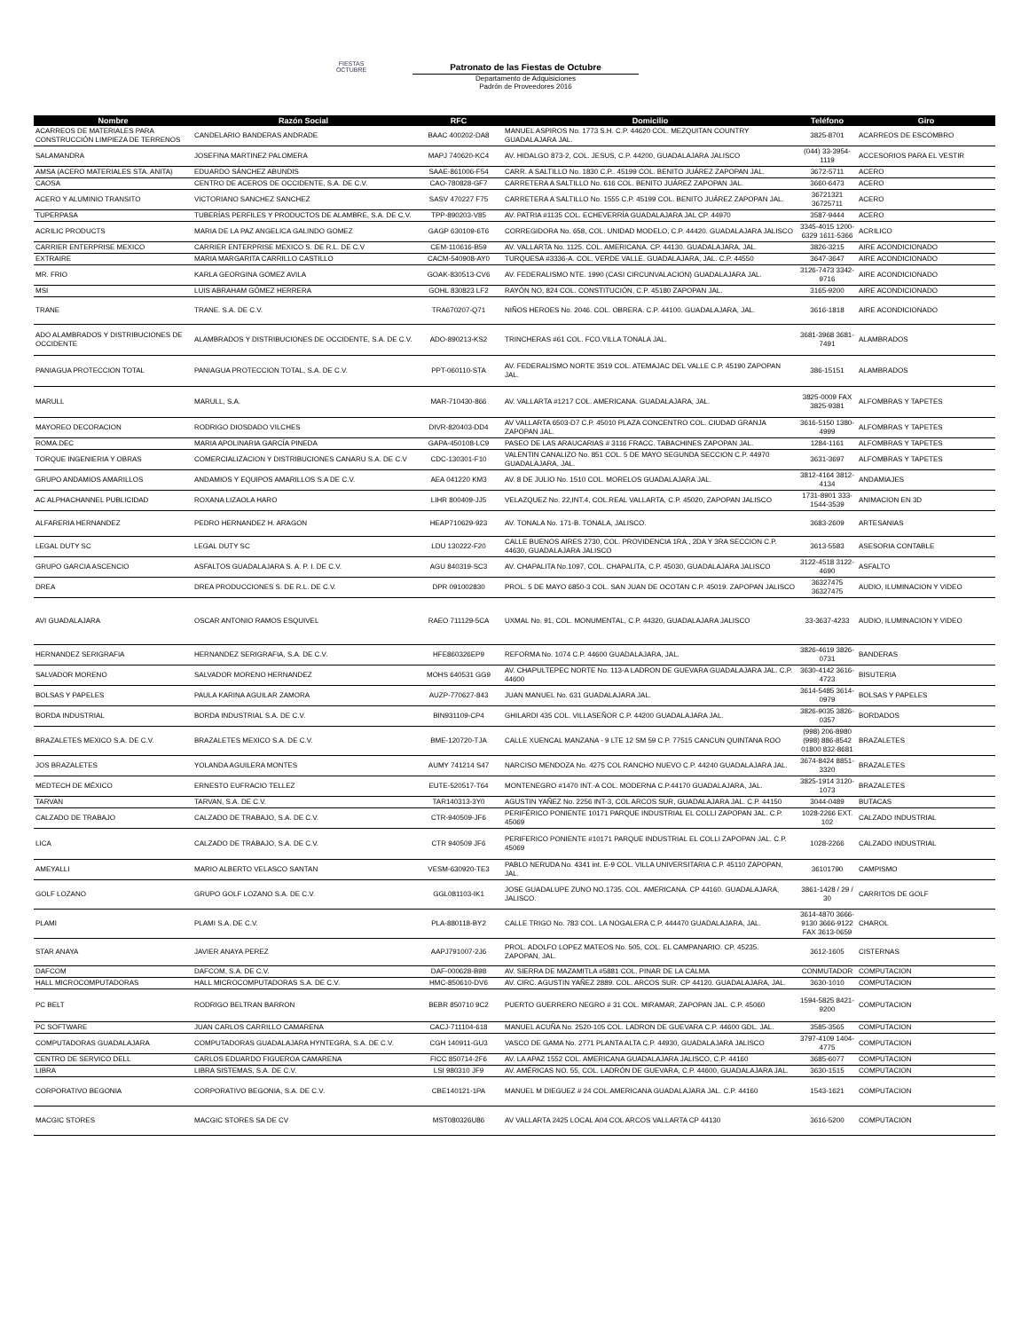FIESTAS OCTUBRE
Patronato de las Fiestas de Octubre
Departamento de Adquisiciones
Padrón de Proveedores 2016
| Nombre | Razón Social | RFC | Domicilio | Teléfono | Giro |
| --- | --- | --- | --- | --- | --- |
| ACARREOS DE MATERIALES PARA CONSTRUCCIÓN LIMPIEZA DE TERRENOS | CANDELARIO BANDERAS ANDRADE | BAAC 400202-DA8 | MANUEL ASPIROS No. 1773 S.H. C.P. 44620 COL. MEZQUITAN COUNTRY GUADALAJARA JAL. | 3825-8701 | ACARREOS DE ESCOMBRO |
| SALAMANDRA | JOSEFINA MARTINEZ PALOMERA | MAPJ 740620-KC4 | AV. HIDALGO 873-2, COL. JESUS, C.P. 44200, GUADALAJARA JALISCO | (044) 33-3954-1119 | ACCESORIOS PARA EL VESTIR |
| AMSA (ACERO MATERIALES STA. ANITA) | EDUARDO SÁNCHEZ ABUNDIS | SAAE-861006-F54 | CARR. A SALTILLO No. 1830 C.P.. 45199 COL. BENITO JUÁREZ ZAPOPAN JAL. | 3672-5711 | ACERO |
| CAOSA | CENTRO DE ACEROS DE OCCIDENTE, S.A. DE C.V. | CAO-780828-GF7 | CARRETERA A SALTILLO No. 616 COL. BENITO JUÁREZ ZAPOPAN JAL. | 3660-6473 | ACERO |
| ACERO Y ALUMINIO TRANSITO | VICTORIANO SANCHEZ SANCHEZ | SASV 470227 F75 | CARRETERA A SALTILLO No. 1555 C.P. 45199 COL. BENITO JUÁREZ ZAPOPAN JAL. | 36721321 36725711 | ACERO |
| TUPERPASA | TUBERÍAS PERFILES Y PRODUCTOS DE ALAMBRE, S.A. DE C.V. | TPP-890203-V85 | AV. PATRIA #1135 COL. ECHEVERRÍA GUADALAJARA JAL CP. 44970 | 3587-9444 | ACERO |
| ACRILIC PRODUCTS | MARIA DE LA PAZ ANGELICA GALINDO GOMEZ | GAGP 630109-6T6 | CORREGIDORA No. 658, COL. UNIDAD MODELO, C.P. 44420. GUADALAJARA JALISCO | 3345-4015 1200-6329 1611-5366 | ACRILICO |
| CARRIER ENTERPRISE MEXICO | CARRIER ENTERPRISE MEXICO S. DE R.L. DE C.V | CEM-110616-B59 | AV. VALLARTA No. 1125. COL. AMERICANA. CP. 44130. GUADALAJARA, JAL. | 3826-3215 | AIRE ACONDICIONADO |
| EXTRAIRE | MARIA MARGARITA CARRILLO CASTILLO | CACM-540908-AY0 | TURQUESA #3336-A. COL. VERDE VALLE. GUADALAJARA, JAL. C.P. 44550 | 3647-3647 | AIRE ACONDICIONADO |
| MR. FRIO | KARLA GEORGINA GOMEZ AVILA | GOAK-830513-CV6 | AV. FEDERALISMO NTE. 1990 (CASI CIRCUNVALACION) GUADALAJARA JAL. | 3126-7473 3342-9716 | AIRE ACONDICIONADO |
| MSI | LUIS ABRAHAM GÓMEZ HERRERA | GOHL 830823 LF2 | RAYÓN NO, 824 COL. CONSTITUCIÓN, C.P. 45180 ZAPOPAN JAL. | 3165-9200 | AIRE ACONDICIONADO |
| TRANE | TRANE. S.A. DE C.V. | TRA670207-Q71 | NIÑOS HEROES No. 2046. COL. OBRERA. C.P. 44100. GUADALAJARA, JAL. | 3616-1818 | AIRE ACONDICIONADO |
| ADO ALAMBRADOS Y DISTRIBUCIONES DE OCCIDENTE | ALAMBRADOS Y DISTRIBUCIONES DE OCCIDENTE, S.A. DE C.V. | ADO-890213-KS2 | TRINCHERAS #61 COL. FCO.VILLA TONALA JAL. | 3681-3968 3681-7491 | ALAMBRADOS |
| PANIAGUA PROTECCION TOTAL | PANIAGUA PROTECCION TOTAL, S.A. DE C.V. | PPT-060110-STA | AV. FEDERALISMO NORTE 3519 COL. ATEMAJAC DEL VALLE C.P. 45190 ZAPOPAN JAL. | 386-15151 | ALAMBRADOS |
| MARULL | MARULL, S.A. | MAR-710430-866 | AV. VALLARTA #1217 COL. AMERICANA. GUADALAJARA, JAL. | 3825-0009 FAX 3825-9381 | ALFOMBRAS Y TAPETES |
| MAYOREO DECORACION | RODRIGO DIOSDADO VILCHES | DIVR-820403-DD4 | AV VALLARTA 6503-D7 C.P. 45010 PLAZA CONCENTRO COL. CIUDAD GRANJA ZAPOPAN JAL. | 3616-5150 1380-4999 | ALFOMBRAS Y TAPETES |
| ROMA.DEC | MARIA APOLINARIA GARCÍA PINEDA | GAPA-450108-LC9 | PASEO DE LAS ARAUCARIAS # 3116 FRACC. TABACHINES ZAPOPAN JAL. | 1284-1161 | ALFOMBRAS Y TAPETES |
| TORQUE INGENIERIA Y OBRAS | COMERCIALIZACION Y DISTRIBUCIONES CANARU S.A. DE C.V | CDC-130301-F10 | VALENTIN CANALIZO No. 851 COL. 5 DE MAYO SEGUNDA SECCION C.P. 44970 GUADALAJARA, JAL. | 3631-3697 | ALFOMBRAS Y TAPETES |
| GRUPO ANDAMIOS AMARILLOS | ANDAMIOS Y EQUIPOS AMARILLOS S.A DE C.V. | AEA 041220 KM3 | AV. 8 DE JULIO No. 1510 COL. MORELOS GUADALAJARA JAL. | 3812-4164 3812-4134 | ANDAMIAJES |
| AC ALPHACHANNEL PUBLICIDAD | ROXANA LIZAOLA HARO | LIHR 800409-JJ5 | VELAZQUEZ No. 22,INT.4, COL.REAL VALLARTA, C.P. 45020, ZAPOPAN JALISCO | 1731-8901 333-1544-3539 | ANIMACION EN 3D |
| ALFARERIA HERNANDEZ | PEDRO HERNANDEZ H. ARAGON | HEAP710629-923 | AV. TONALA No. 171-B. TONALA, JALISCO. | 3683-2609 | ARTESANIAS |
| LEGAL DUTY SC | LEGAL DUTY SC | LDU 130222-F20 | CALLE BUENOS AIRES 2730, COL. PROVIDENCIA 1RA., 2DA Y 3RA SECCION C.P. 44630, GUADALAJARA JALISCO | 3613-5583 | ASESORIA CONTABLE |
| GRUPO GARCIA ASCENCIO | ASFALTOS GUADALAJARA S. A. P. I. DE C.V. | AGU 840319-SC3 | AV. CHAPALITA No.1097, COL. CHAPALITA, C.P. 45030, GUADALAJARA JALISCO | 3122-4518 3122-4690 | ASFALTO |
| DREA | DREA PRODUCCIONES S. DE R.L. DE C.V. | DPR 091002830 | PROL. 5 DE MAYO 6850-3 COL. SAN JUAN DE OCOTAN C.P. 45019. ZAPOPAN JALISCO | 36327475 36327475 | AUDIO, ILUMINACION Y VIDEO |
| AVI GUADALAJARA | OSCAR ANTONIO RAMOS ESQUIVEL | RAEO 711129-5CA | UXMAL No. 91, COL. MONUMENTAL, C.P. 44320, GUADALAJARA JALISCO | 33-3637-4233 | AUDIO, ILUMINACION Y VIDEO |
| HERNANDEZ SERIGRAFIA | HERNANDEZ SERIGRAFIA, S.A. DE C.V. | HFE860326EP9 | REFORMA No. 1074 C.P. 44600 GUADALAJARA, JAL. | 3826-4619 3826-0731 | BANDERAS |
| SALVADOR MORENO | SALVADOR MORENO HERNANDEZ | MOHS 640531 GG9 | AV. CHAPULTEPEC NORTE No. 113-A LADRON DE GUEVARA GUADALAJARA JAL. C.P. 44600 | 3630-4142 3616-4723 | BISUTERIA |
| BOLSAS Y PAPELES | PAULA KARINA AGUILAR ZAMORA | AUZP-770627-843 | JUAN MANUEL No. 631 GUADALAJARA JAL. | 3614-5485 3614-0979 | BOLSAS Y PAPELES |
| BORDA INDUSTRIAL | BORDA INDUSTRIAL S.A. DE C.V. | BIN931109-CP4 | GHILARDI 435 COL. VILLASEÑOR C.P. 44200 GUADALAJARA JAL. | 3826-9035 3826-0357 | BORDADOS |
| BRAZALETES MEXICO S.A. DE C.V. | BRAZALETES MEXICO S.A. DE C.V. | BME-120720-TJA | CALLE XUENCAL MANZANA - 9 LTE 12 SM 59 C.P. 77515 CANCUN QUINTANA ROO | (998) 206-8980 (998) 886-8542 01800 832-8681 | BRAZALETES |
| JOS BRAZALETES | YOLANDA AGUILERA MONTES | AUMY 741214 S47 | NARCISO MENDOZA No. 4275 COL RANCHO NUEVO C.P. 44240 GUADALAJARA JAL. | 3674-8424 8851-3320 | BRAZALETES |
| MEDTECH DE MÉXICO | ERNESTO EUFRACIO TELLEZ | EUTE-520517-T64 | MONTENEGRO #1470 INT.-A COL. MODERNA C.P.44170 GUADALAJARA, JAL. | 3825-1914 3120-1073 | BRAZALETES |
| TARVAN | TARVAN, S.A. DE C.V. | TAR140313-3Y0 | AGUSTIN YAÑEZ No. 2256 INT-3, COL ARCOS SUR, GUADALAJARA JAL. C.P. 44150 | 3044-0489 | BUTACAS |
| CALZADO DE TRABAJO | CALZADO DE TRABAJO, S.A. DE C.V. | CTR-940509-JF6 | PERIFÉRICO PONIENTE 10171 PARQUE INDUSTRIAL EL COLLI ZAPOPAN JAL. C.P. 45069 | 1028-2266 EXT. 102 | CALZADO INDUSTRIAL |
| LICA | CALZADO DE TRABAJO, S.A. DE C.V. | CTR 940509 JF6 | PERIFERICO PONIENTE #10171 PARQUE INDUSTRIAL EL COLLI ZAPOPAN JAL. C.P. 45069 | 1028-2266 | CALZADO INDUSTRIAL |
| AMEYALLI | MARIO ALBERTO VELASCO SANTAN | VESM-630920-TE3 | PABLO NERUDA No. 4341 int. E-9 COL. VILLA UNIVERSITARIA C.P. 45110 ZAPOPAN, JAL. | 36101790 | CAMPISMO |
| GOLF LOZANO | GRUPO GOLF LOZANO S.A. DE C.V. | GGL081103-IK1 | JOSE GUADALUPE ZUNO NO.1735. COL. AMERICANA. CP 44160. GUADALAJARA, JALISCO. | 3861-1428 / 29 / 30 | CARRITOS DE GOLF |
| PLAMI | PLAMI S.A. DE C.V. | PLA-880118-BY2 | CALLE TRIGO No. 783 COL. LA NOGALERA C.P. 444470 GUADALAJARA, JAL. | 3614-4870 3666-9130 3666-9122 FAX 3613-0659 | CHAROL |
| STAR ANAYA | JAVIER ANAYA PEREZ | AAPJ791007-2J6 | PROL. ADOLFO LOPEZ MATEOS No. 505, COL. EL CAMPANARIO. CP. 45235. ZAPOPAN, JAL. | 3612-1605 | CISTERNAS |
| DAFCOM | DAFCOM, S.A. DE C.V. | DAF-000628-B98 | AV. SIERRA DE MAZAMITLA #5881 COL. PINAR DE LA CALMA | CONMUTADOR | COMPUTACION |
| HALL MICROCOMPUTADORAS | HALL MICROCOMPUTADORAS S.A. DE C.V. | HMC-850610-DV6 | AV. CIRC. AGUSTIN YAÑEZ 2889. COL. ARCOS SUR. CP 44120. GUADALAJARA, JAL. | 3630-1010 | COMPUTACION |
| PC BELT | RODRIGO BELTRAN BARRON | BEBR 850710 9C2 | PUERTO GUERRERO NEGRO # 31 COL. MIRAMAR, ZAPOPAN JAL. C.P. 45060 | 1594-5825 8421-9200 | COMPUTACION |
| PC SOFTWARE | JUAN CARLOS CARRILLO CAMARENA | CACJ-711104-618 | MANUEL ACUÑA No. 2520-105 COL. LADRON DE GUEVARA C.P. 44600 GDL. JAL. | 3585-3565 | COMPUTACION |
| COMPUTADORAS GUADALAJARA | COMPUTADORAS GUADALAJARA HYNTEGRA, S.A. DE C.V. | CGH 140911-GU3 | VASCO DE GAMA No. 2771 PLANTA ALTA C.P. 44930, GUADALAJARA JALISCO | 3797-4109 1404-4775 | COMPUTACION |
| CENTRO DE SERVICO DELL | CARLOS EDUARDO FIGUEROA CAMARENA | FICC 850714-2F6 | AV. LA APAZ 1552 COL. AMERICANA GUADALAJARA JALISCO, C.P. 44160 | 3685-6077 | COMPUTACION |
| LIBRA | LIBRA SISTEMAS, S.A. DE C.V. | LSI 980310 JF9 | AV. AMÉRICAS NO. 55, COL. LADRÓN DE GUEVARA, C.P. 44600, GUADALAJARA JAL. | 3630-1515 | COMPUTACION |
| CORPORATIVO BEGONIA | CORPORATIVO BEGONIA, S.A. DE C.V. | CBE140121-1PA | MANUEL M DIEGUEZ # 24 COL.AMERICANA GUADALAJARA JAL. C.P. 44160 | 1543-1621 | COMPUTACION |
| MACGIC STORES | MACGIC STORES SA DE CV | MST080326U86 | AV VALLARTA 2425 LOCAL A04 COL ARCOS VALLARTA CP 44130 | 3616-5200 | COMPUTACION |